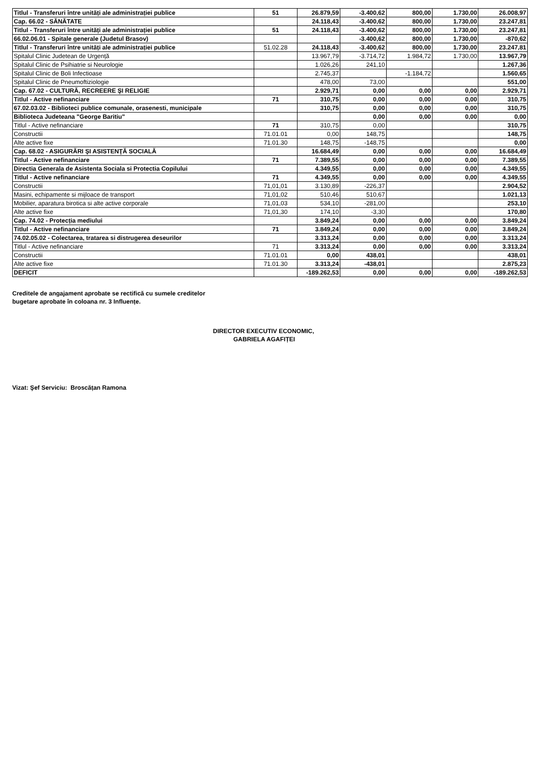| Titlul - Transferuri între unități ale administrației publice | 51 | 26.879,59 | -3.400,62 | 800,00 | 1.730,00 | 26.008,97 |
| Cap. 66.02 - SĂNĂTATE | | 24.118,43 | -3.400,62 | 800,00 | 1.730,00 | 23.247,81 |
| Titlul - Transferuri între unități ale administrației publice | 51 | 24.118,43 | -3.400,62 | 800,00 | 1.730,00 | 23.247,81 |
| 66.02.06.01 - Spitale generale (Judetul Brasov) | | | -3.400,62 | 800,00 | 1.730,00 | -870,62 |
| Titlul - Transferuri între unități ale administrației publice | 51.02.28 | 24.118,43 | -3.400,62 | 800,00 | 1.730,00 | 23.247,81 |
| Spitalul Clinic Judetean de Urgență | | 13.967,79 | -3.714,72 | 1.984,72 | 1.730,00 | 13.967,79 |
| Spitalul Clinic de Psihiatrie si Neurologie | | 1.026,26 | 241,10 | | | 1.267,36 |
| Spitalul Clinic de Boli Infectioase | | 2.745,37 | | -1.184,72 | | 1.560,65 |
| Spitalul Clinic de Pneumoftiziologie | | 478,00 | 73,00 | | | 551,00 |
| Cap. 67.02 - CULTURĂ, RECREERE ŞI RELIGIE | | 2.929,71 | 0,00 | 0,00 | 0,00 | 2.929,71 |
| Titlul - Active nefinanciare | 71 | 310,75 | 0,00 | 0,00 | 0,00 | 310,75 |
| 67.02.03.02 - Biblioteci publice comunale, orasenesti, municipale | | 310,75 | 0,00 | 0,00 | 0,00 | 310,75 |
| Biblioteca Judeteana "George Baritiu" | | | 0,00 | 0,00 | 0,00 | 0,00 |
| Titlul - Active nefinanciare | 71 | 310,75 | 0,00 | | | 310,75 |
| Constructii | 71.01.01 | 0,00 | 148,75 | | | 148,75 |
| Alte active fixe | 71.01.30 | 148,75 | -148,75 | | | 0,00 |
| Cap. 68.02 - ASIGURĂRI ŞI ASISTENŢĂ SOCIALĂ | | 16.684,49 | 0,00 | 0,00 | 0,00 | 16.684,49 |
| Titlul - Active nefinanciare | 71 | 7.389,55 | 0,00 | 0,00 | 0,00 | 7.389,55 |
| Directia Generala de Asistenta Sociala si Protectia Copilului | | 4.349,55 | 0,00 | 0,00 | 0,00 | 4.349,55 |
| Titlul - Active nefinanciare | 71 | 4.349,55 | 0,00 | 0,00 | 0,00 | 4.349,55 |
| Constructii | 71,01,01 | 3.130,89 | -226,37 | | | 2.904,52 |
| Masini, echipamente si mijloace de transport | 71,01,02 | 510,46 | 510,67 | | | 1.021,13 |
| Mobilier, aparatura birotica si alte active corporale | 71,01,03 | 534,10 | -281,00 | | | 253,10 |
| Alte active fixe | 71,01,30 | 174,10 | -3,30 | | | 170,80 |
| Cap. 74.02 - Protecția mediului | | 3.849,24 | 0,00 | 0,00 | 0,00 | 3.849,24 |
| Titlul - Active nefinanciare | 71 | 3.849,24 | 0,00 | 0,00 | 0,00 | 3.849,24 |
| 74.02.05.02 - Colectarea, tratarea si distrugerea deseurilor | | 3.313,24 | 0,00 | 0,00 | 0,00 | 3.313,24 |
| Titlul - Active nefinanciare | 71 | 3.313,24 | 0,00 | 0,00 | 0,00 | 3.313,24 |
| Constructii | 71.01.01 | 0,00 | 438,01 | | | 438,01 |
| Alte active fixe | 71.01.30 | 3.313,24 | -438,01 | | | 2.875,23 |
| DEFICIT | | -189.262,53 | 0,00 | 0,00 | 0,00 | -189.262,53 |
Creditele de angajament aprobate se rectifică cu sumele creditelor
bugetare aprobate în coloana nr. 3 Influențe.
DIRECTOR EXECUTIV ECONOMIC,
GABRIELA AGAFIȚEI
Vizat: Şef Serviciu: Broscățan Ramona